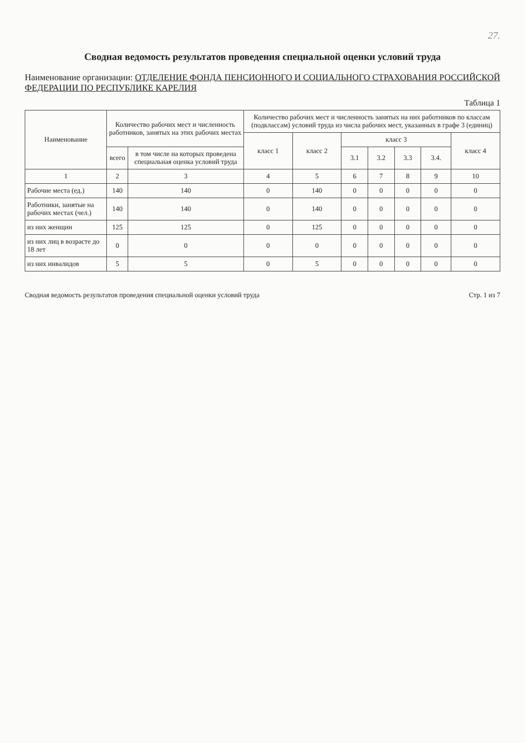27.
Сводная ведомость результатов проведения специальной оценки условий труда
Наименование организации: ОТДЕЛЕНИЕ ФОНДА ПЕНСИОННОГО И СОЦИАЛЬНОГО СТРАХОВАНИЯ РОССИЙСКОЙ ФЕДЕРАЦИИ ПО РЕСПУБЛИКЕ КАРЕЛИЯ
Таблица 1
| Наименование | Количество рабочих мест и численность работников, занятых на этих рабочих местах | | Количество рабочих мест и численность занятых на них работников по классам (подклассам) условий труда из числа рабочих мест, указанных в графе 3 (единиц) | | | | | | |
| --- | --- | --- | --- | --- | --- | --- | --- | --- | --- |
| | | | класс 1 | класс 2 | класс 3 | | | | класс 4 |
| | всего | в том числе на которых проведена специальная оценка условий труда | | | 3.1 | 3.2 | 3.3 | 3.4. | |
| 1 | 2 | 3 | 4 | 5 | 6 | 7 | 8 | 9 | 10 |
| Рабочие места (ед.) | 140 | 140 | 0 | 140 | 0 | 0 | 0 | 0 | 0 |
| Работники, занятые на рабочих местах (чел.) | 140 | 140 | 0 | 140 | 0 | 0 | 0 | 0 | 0 |
| из них женщин | 125 | 125 | 0 | 125 | 0 | 0 | 0 | 0 | 0 |
| из них лиц в возрасте до 18 лет | 0 | 0 | 0 | 0 | 0 | 0 | 0 | 0 | 0 |
| из них инвалидов | 5 | 5 | 0 | 5 | 0 | 0 | 0 | 0 | 0 |
Сводная ведомость результатов проведения специальной оценки условий труда Стр. 1 из 7